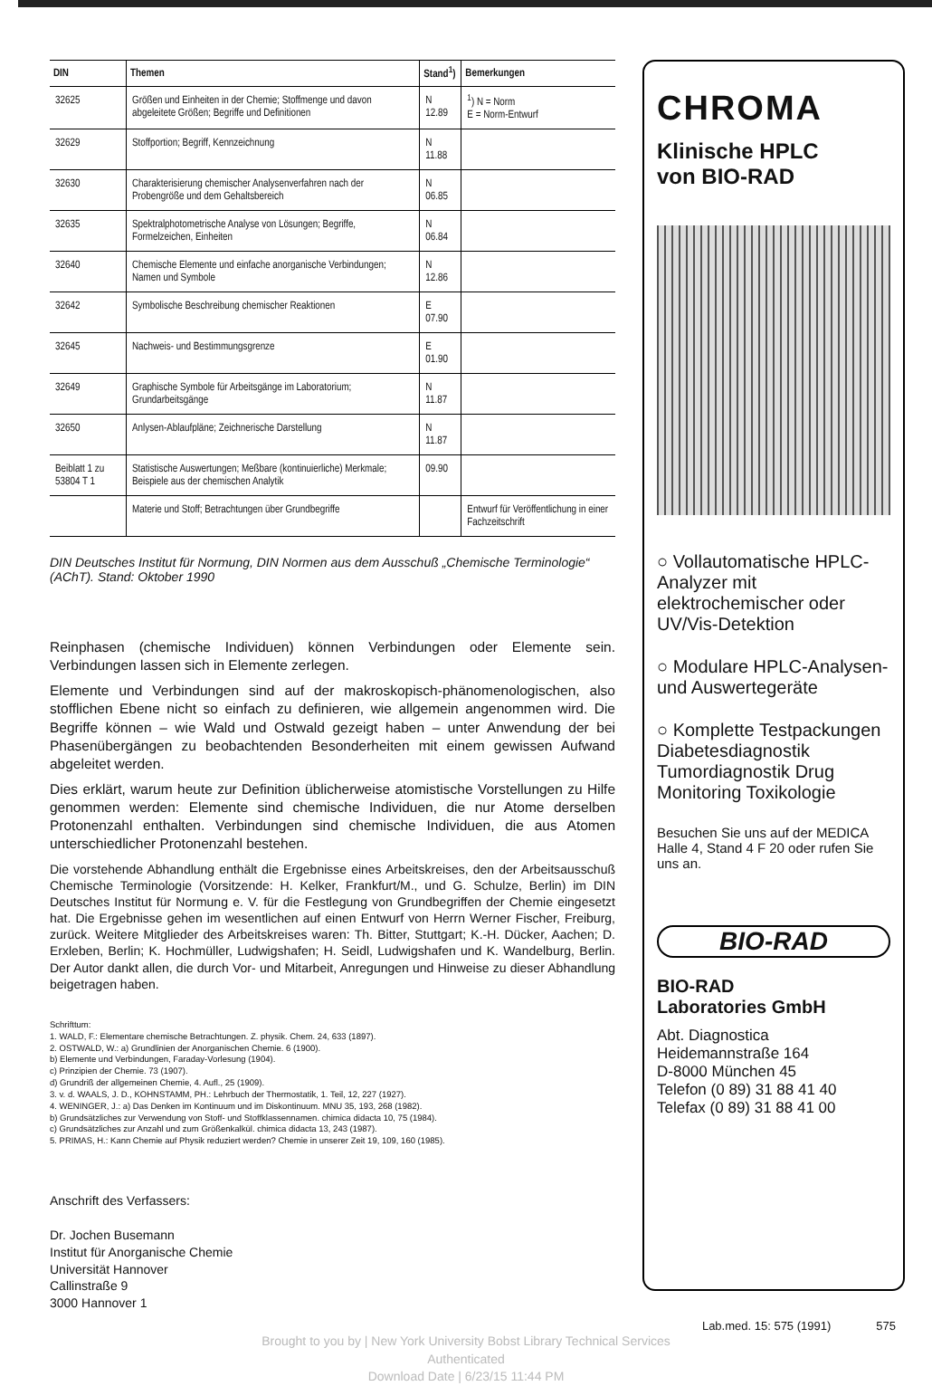| DIN | Themen | Stand<sup>1</sup>) | Bemerkungen |
| --- | --- | --- | --- |
| 32625 | Größen und Einheiten in der Chemie; Stoffmenge und davon abgeleitete Größen; Begriffe und Definitionen | N 12.89 | <sup>1</sup>) N = Norm E = Norm-Entwurf |
| 32629 | Stoffportion; Begriff, Kennzeichnung | N 11.88 | |
| 32630 | Charakterisierung chemischer Analysenverfahren nach der Probengröße und dem Gehaltsbereich | N 06.85 | |
| 32635 | Spektralphotometrische Analyse von Lösungen; Begriffe, Formelzeichen, Einheiten | N 06.84 | |
| 32640 | Chemische Elemente und einfache anorganische Verbindungen; Namen und Symbole | N 12.86 | |
| 32642 | Symbolische Beschreibung chemischer Reaktionen | E 07.90 | |
| 32645 | Nachweis- und Bestimmungsgrenze | E 01.90 | |
| 32649 | Graphische Symbole für Arbeitsgänge im Laboratorium; Grundarbeitsgänge | N 11.87 | |
| 32650 | Anlysen-Ablaufpläne; Zeichnerische Darstellung | N 11.87 | |
| Beiblatt 1 zu 53804 T 1 | Statistische Auswertungen; Meßbare (kontinuierliche) Merkmale; Beispiele aus der chemischen Analytik | 09.90 | |
| | Materie und Stoff; Betrachtungen über Grundbegriffe | | Entwurf für Veröffentlichung in einer Fachzeitschrift |
DIN Deutsches Institut für Normung, DIN Normen aus dem Ausschuß „Chemische Terminologie“ (AChT). Stand: Oktober 1990
Reinphasen (chemische Individuen) können Verbindungen oder Elemente sein. Verbindungen lassen sich in Elemente zerlegen.
Elemente und Verbindungen sind auf der makroskopisch-phänomenologischen, also stofflichen Ebene nicht so einfach zu definieren, wie allgemein angenommen wird. Die Begriffe können – wie Wald und Ostwald gezeigt haben – unter Anwendung der bei Phasenübergängen zu beobachtenden Besonderheiten mit einem gewissen Aufwand abgeleitet werden.
Dies erklärt, warum heute zur Definition üblicherweise atomistische Vorstellungen zu Hilfe genommen werden: Elemente sind chemische Individuen, die nur Atome derselben Protonenzahl enthalten. Verbindungen sind chemische Individuen, die aus Atomen unterschiedlicher Protonenzahl bestehen.
Die vorstehende Abhandlung enthält die Ergebnisse eines Arbeitskreises, den der Arbeitsausschuß Chemische Terminologie (Vorsitzende: H. Kelker, Frankfurt/M., und G. Schulze, Berlin) im DIN Deutsches Institut für Normung e. V. für die Festlegung von Grundbegriffen der Chemie eingesetzt hat. Die Ergebnisse gehen im wesentlichen auf einen Entwurf von Herrn Werner Fischer, Freiburg, zurück. Weitere Mitglieder des Arbeitskreises waren: Th. Bitter, Stuttgart; K.-H. Dücker, Aachen; D. Erxleben, Berlin; K. Hochmüller, Ludwigshafen; H. Seidl, Ludwigshafen und K. Wandelburg, Berlin. Der Autor dankt allen, die durch Vor- und Mitarbeit, Anregungen und Hinweise zu dieser Abhandlung beigetragen haben.
Schrifttum:
1. WALD, F.: Elementare chemische Betrachtungen. Z. physik. Chem. 24, 633 (1897).
2. OSTWALD, W.: a) Grundlinien der Anorganischen Chemie. 6 (1900).
b) Elemente und Verbindungen, Faraday-Vorlesung (1904).
c) Prinzipien der Chemie. 73 (1907).
d) Grundriß der allgemeinen Chemie, 4. Aufl., 25 (1909).
3. v. d. WAALS, J. D., KOHNSTAMM, PH.: Lehrbuch der Thermostatik, 1. Teil, 12, 227 (1927).
4. WENINGER, J.: a) Das Denken im Kontinuum und im Diskontinuum. MNU 35, 193, 268 (1982).
b) Grundsätzliches zur Verwendung von Stoff- und Stoffklassennamen. chimica didacta 10, 75 (1984).
c) Grundsätzliches zur Anzahl und zum Größenkalkül. chimica didacta 13, 243 (1987).
5. PRIMAS, H.: Kann Chemie auf Physik reduziert werden? Chemie in unserer Zeit 19, 109, 160 (1985).
Anschrift des Verfassers:
Dr. Jochen Busemann
Institut für Anorganische Chemie
Universität Hannover
Callinstraße 9
3000 Hannover 1
CHROMA
Klinische HPLC
von BIO-RAD
○ Vollautomatische HPLC-Analyzer mit elektrochemischer oder UV/Vis-Detektion
○ Modulare HPLC-Analysen- und Auswertegeräte
○ Komplette Testpackungen Diabetesdiagnostik Tumordiagnostik Drug Monitoring Toxikologie
Besuchen Sie uns auf der MEDICA Halle 4, Stand 4 F 20 oder rufen Sie uns an.
BIO-RAD
BIO-RAD
Laboratories GmbH
Abt. Diagnostica
Heidemannstraße 164
D-8000 München 45
Telefon (0 89) 31 88 41 40
Telefax (0 89) 31 88 41 00
Lab.med. 15: 575 (1991) 575
Brought to you by | New York University Bobst Library Technical Services
Authenticated
Download Date | 6/23/15 11:44 PM